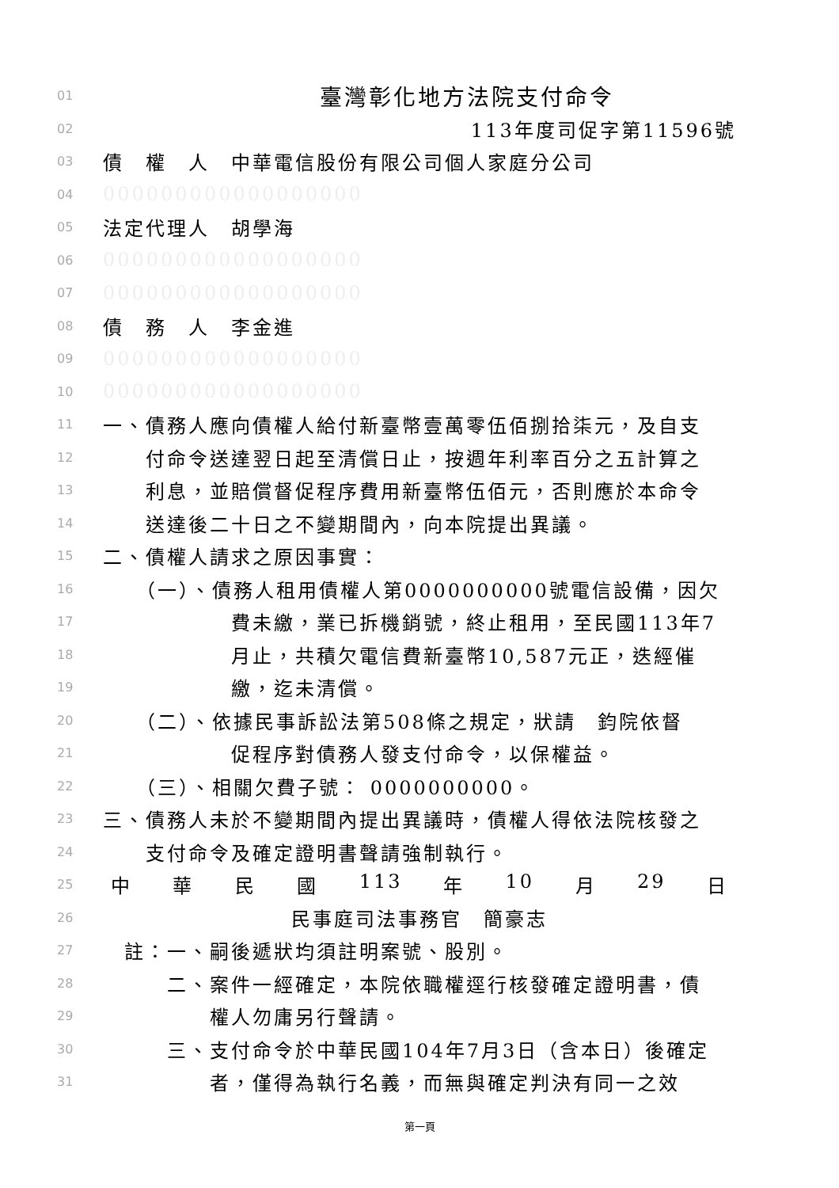01 臺灣彰化地方法院支付命令
02 113年度司促字第11596號
03 債　權　人　中華電信股份有限公司個人家庭分公司
04 000000000000000000
05 法定代理人　胡學海
06 000000000000000000
07 000000000000000000
08 債　務　人　李金進
09 000000000000000000
10 000000000000000000
11 一、債務人應向債權人給付新臺幣壹萬零伍佰捌拾柒元，及自支
12　　付命令送達翌日起至清償日止，按週年利率百分之五計算之
13　　利息，並賠償督促程序費用新臺幣伍佰元，否則應於本命令
14　　送達後二十日之不變期間內，向本院提出異議。
15 二、債權人請求之原因事實：
16　　（一）、債務人租用債權人第0000000000號電信設備，因欠
17　　　　　　費未繳，業已拆機銷號，終止租用，至民國113年7
18　　　　　　月止，共積欠電信費新臺幣10,587元正，迭經催
19　　　　　　繳，迄未清償。
20　　（二）、依據民事訴訟法第508條之規定，狀請　鈞院依督
21　　　　　　促程序對債務人發支付命令，以保權益。
22　　（三）、相關欠費子號： 0000000000。
23 三、債務人未於不變期間內提出異議時，債權人得依法院核發之
24　　支付命令及確定證明書聲請強制執行。
25 中 華 民 國 113 年 10 月 29 日
26 民事庭司法事務官　簡豪志
27　註：一、嗣後遞狀均須註明案號、股別。
28　　　二、案件一經確定，本院依職權逕行核發確定證明書，債
29　　　　　權人勿庸另行聲請。
30　　　三、支付命令於中華民國104年7月3日（含本日）後確定
31　　　　　者，僅得為執行名義，而無與確定判決有同一之效
第一頁